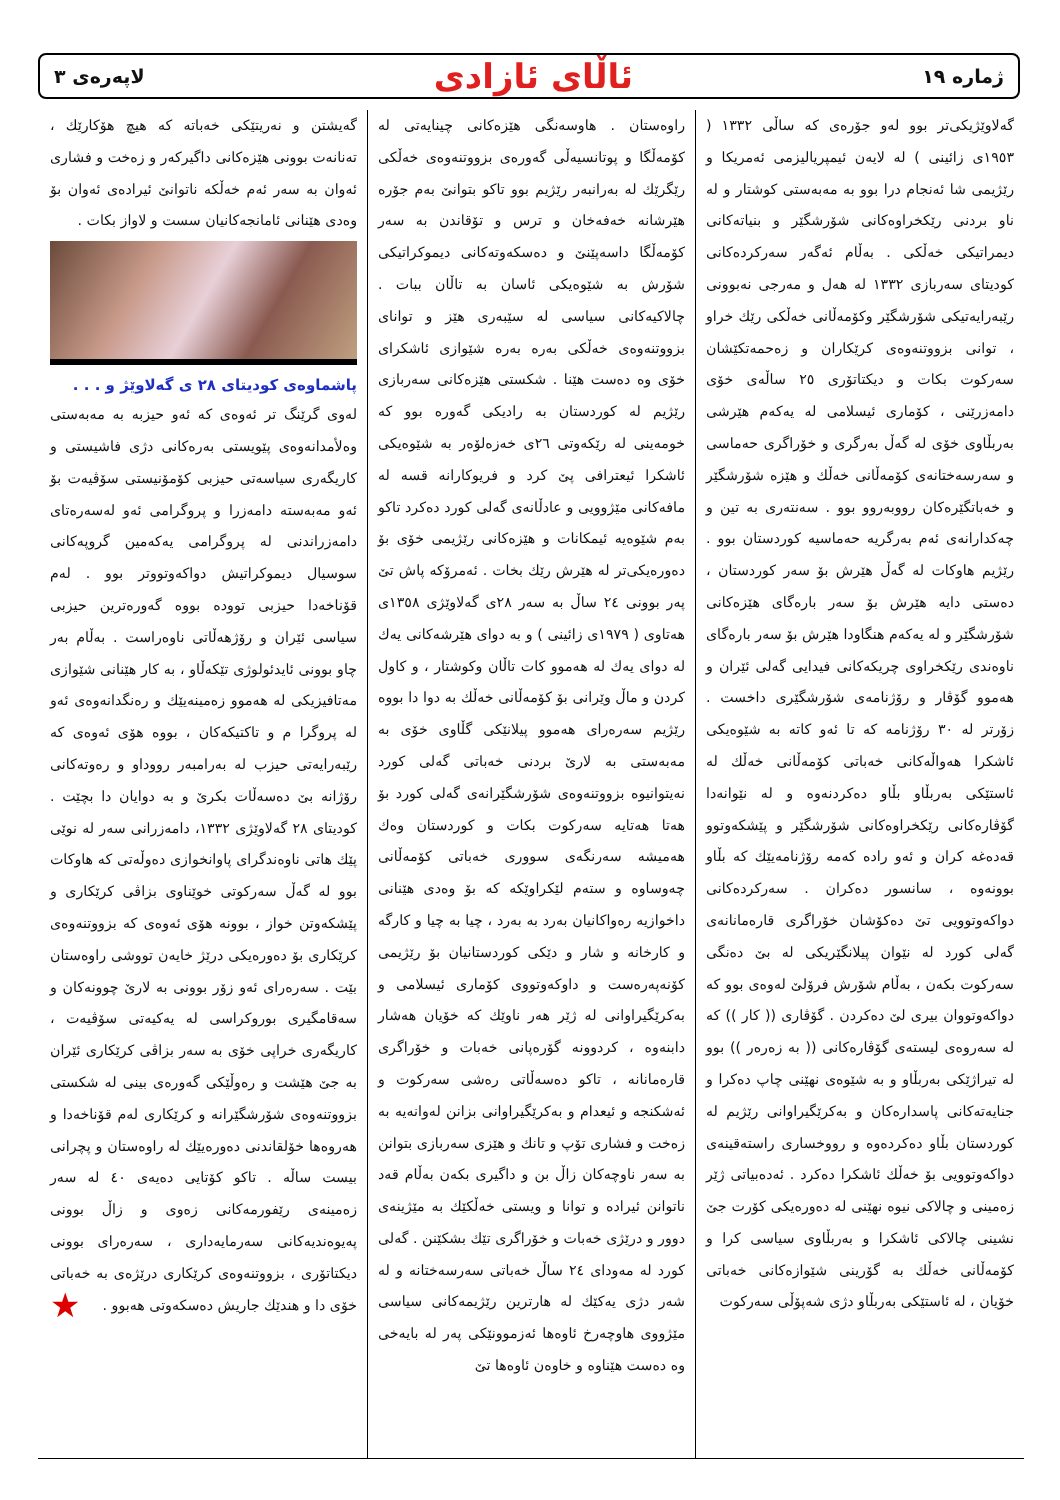ژماره ١٩ ئاڵای ئازادی لاپەرەی ٣
گەلاوێژیکی‌تر بوو لەو جۆرەی کە ساڵی ١٣٣٢ ( ١٩٥٣ی زائینی ) لە لایەن ئیمپریالیزمی ئەمریکا و رێژیمی شا ئەنجام درا بوو بە مەبەستی کوشتار و لە ناو بردنی رێکخراوەکانی شۆرشگێر و بنیاتەکانی دیمراتیکی خەڵکی . بەڵام ئەگەر سەرکردەکانی کودیتای سەربازی ١٣٣٢ لە هەل و مەرجی نەبوونی رێبەرایەتیکی شۆرشگێر وکۆمەڵانی خەڵکی رێك خراو ، توانی بزووتنەوەی کرێکاران و زەحمەتکێشان سەرکوت بکات و دیکتاتۆری ٢٥ ساڵەی خۆی دامەزرێنی ، کۆماری ئیسلامی لە یەکەم هێرشی بەربڵاوی خۆی لە گەڵ بەرگری و خۆراگری حەماسی و سەرسەختانەی کۆمەڵانی خەڵك و هێزە شۆرشگێر و خەباتگێرەکان رووبەروو بوو . سەنتەری بە تین و چەکدارانەی ئەم بەرگریە حەماسیە کوردستان بوو . رێژیم هاوکات لە گەڵ هێرش بۆ سەر کوردستان ، دەستی دایە هێرش بۆ سەر بارەگای هێزەکانی شۆرشگێر و لە یەکەم هنگاودا هێرش بۆ سەر بارەگای ناوەندی رێکخراوی چریکەکانی فیدایی گەلی ئێران و هەموو گۆڤار و رۆژنامەی شۆرشگێری داخست . زۆرتر لە ٣٠ رۆژنامە کە تا ئەو کاتە بە شێوەیکی ئاشکرا هەواڵەکانی خەباتی کۆمەڵانی خەڵك لە ئاستێکی بەربڵاو بڵاو دەکردنەوە و لە نێوانەدا گۆڤارەکانی رێکخراوەکانی شۆرشگێر و پێشکەوتوو قەدەغە کران و ئەو رادە کەمە رۆژنامەیێك کە بڵاو بوونەوە ، سانسور دەکران . سەرکردەکانی دواکەوتوویی تێ دەکۆشان خۆراگری قارەمانانەی گەلی کورد لە نێوان پیلانگێریکی لە بێ دەنگی سەرکوت بکەن ، بەڵام شۆرش فرۆلێ لەوەی بوو کە دواکەوتووان بیری لێ دەکردن . گۆڤاری (( کار )) کە لە سەروەی لیستەی گۆڤارەکانی (( بە زەرەر )) بوو لە تیراژێکی بەربڵاو و بە شێوەی نهێنی چاپ دەکرا و جنایەتەکانی پاسدارەکان و بەکرێگیراوانی رێژیم لە کوردستان بڵاو دەکردەوە و رووخساری راستەقینەی دواکەوتوویی بۆ خەڵك ئاشکرا دەکرد . ئەدەبیاتی ژێر زەمینی و چالاکی نیوە نهێنی لە دەورەیکی کۆرت جێ نشینی چالاکی ئاشکرا و بەربڵاوی سیاسی کرا و کۆمەڵانی خەڵك بە گۆرینی شێوازەکانی خەباتی خۆیان ، لە ئاستێکی بەربڵاو دژی شەپۆڵی سەرکوت
راوەستان . هاوسەنگی هێزەکانی چینایەتی لە کۆمەڵگا و پوتانسیەڵی گەورەی بزووتنەوەی خەڵکی رێگرێك لە بەرانبەر رێژیم بوو تاکو بتوانێ بەم جۆرە هێرشانە خەفەخان و ترس و تۆقاندن بە سەر کۆمەڵگا داسەپێنێ و دەسکەوتەکانی دیموکراتیکی شۆرش بە شێوەیکی ئاسان بە تاڵان ببات . چالاکیەکانی سیاسی لە سێبەری هێز و توانای بزووتنەوەی خەڵکی بەرە بەرە شێوازی ئاشکرای خۆی وە دەست هێنا . شکستی هێزەکانی سەربازی رێژیم لە کوردستان بە رادیکی گەورە بوو کە خومەینی لە رێکەوتی ٢٦ی خەزەلۆەر بە شێوەیکی ئاشکرا ئیعترافی پێ کرد و فریوکارانە قسە لە مافەکانی مێژوویی و عادڵانەی گەلی کورد دەکرد تاکو بەم شێوەیە ئیمکانات و هێزەکانی رێژیمی خۆی بۆ دەورەیکی‌تر لە هێرش رێك بخات . ئەمرۆکە پاش تێ پەر بوونی ٢٤ ساڵ بە سەر ٢٨ی گەلاوێژی ١٣٥٨ی هەتاوی ( ١٩٧٩ی زائینی ) و بە دوای هێرشەکانی یەك لە دوای یەك لە هەموو کات تاڵان وکوشتار ، و کاول کردن و ماڵ وێرانی بۆ کۆمەڵانی خەڵك بە دوا دا بووە رێژیم سەرەرای هەموو پیلانێکی گڵاوی خۆی بە مەبەستی بە لارێ بردنی خەباتی گەلی کورد نەیتوانیوە بزووتنەوەی شۆرشگێرانەی گەلی کورد بۆ هەتا هەتایە سەرکوت بکات و کوردستان وەك هەمیشە سەرنگەی سووری خەباتی کۆمەڵانی چەوساوە و ستەم لێکراوێکە کە بۆ وەدی هێنانی داخوازیە رەواکانیان بەرد بە بەرد ، چیا بە چیا و کارگە و کارخانە و شار و دێکی کوردستانیان بۆ رێژیمی کۆنەپەرەست و داوکەوتووی کۆماری ئیسلامی و بەکرێگیراوانی لە ژێر هەر ناوێك کە خۆیان هەشار دابنەوە ، کردوونە گۆرەپانی خەبات و خۆراگری قارەمانانە ، تاکو دەسەڵاتی رەشی سەرکوت و ئەشکنجە و ئیعدام و بەکرێگیراوانی بزانن لەوانەیە بە زەخت و فشاری تۆپ و تانك و هێزی سەربازی بتوانن بە سەر ناوچەکان زاڵ بن و داگیری بکەن بەڵام قەد ناتوانن ئیرادە و توانا و ویستی خەڵکێك بە مێژینەی دوور و درێژی خەبات و خۆراگری تێك بشکێنن . گەلی کورد لە مەودای ٢٤ ساڵ خەباتی سەرسەختانە و لە شەر دژی یەکێك لە هارترین رێژیمەکانی سیاسی مێژووی هاوچەرخ ئاوەها ئەزموونێکی پەر لە بایەخی وە دەست هێناوە و خاوەن ئاوەها تێ
گەیشتن و نەریتێکی خەباتە کە هیچ هۆکارێك ، تەنانەت بوونی هێزەکانی داگیرکەر و زەخت و فشاری ئەوان بە سەر ئەم خەڵکە ناتوانێ ئیرادەی ئەوان بۆ وەدی هێنانی ئامانجەکانیان سست و لاواز بکات .
پاشماوەی کودیتای ٢٨ ی گەلاوێژ و . . .
لەوی گرێنگ تر ئەوەی کە ئەو حیزبە بە مەبەستی وەلأمدانەوەی پێویستی بەرەکانی دژی فاشیستی و کاریگەری سیاسەتی حیزبی کۆمۆنیستی سۆڤیەت بۆ ئەو مەبەستە دامەزرا و پروگرامی ئەو لەسەرەتای دامەزراندنی لە پروگرامی یەکەمین گروپەکانی سوسیال دیموکراتیش دواکەوتووتر بوو . لەم قۆناخەدا حیزبی توودە بووە گەورەترین حیزبی سیاسی ئێران و رۆژهەڵاتی ناوەراست . بەڵام بەر چاو بوونی ئایدئولوژی تێکەڵاو ، بە کار هێنانی شێوازی مەتافیزیکی لە هەموو زەمینەیێك و رەنگدانەوەی ئەو لە پروگرا م و تاکتیکەکان ، بووە هۆی ئەوەی کە رێبەرایەتی حیزب لە بەرامبەر رووداو و رەوتەکانی رۆژانە بێ دەسەڵات بکرێ و بە دوایان دا بچێت . کودیتای ٢٨ گەلاوێژی ١٣٣٢، دامەزرانی سەر لە نوێی پێك هاتی ناوەندگرای پاوانخوازی دەوڵەتی کە هاوکات بوو لە گەڵ سەرکوتی خوێناوی بزاڤی کرێکاری و پێشکەوتن خواز ، بوونە هۆی ئەوەی کە بزووتنەوەی کرێکاری بۆ دەورەیکی درێژ خایەن تووشی راوەستان بێت . سەرەرای ئەو زۆر بوونی بە لارێ چوونەکان و سەقامگیری بوروکراسی لە یەکیەتی سۆڤیەت ، کاریگەری خراپی خۆی بە سەر بزاڤی کرێکاری ئێران بە جێ هێشت و رەوڵێکی گەورەی بینی لە شکستی بزووتنەوەی شۆرشگێرانە و کرێکاری لەم قۆناخەدا و هەروەها خۆلقاندنی دەورەیێك لە راوەستان و پچرانی بیست ساڵە . تاکو کۆتایی دەیەی ٤٠ لە سەر زەمینەی رێفورمەکانی زەوی و زاڵ بوونی پەیوەندیەکانی سەرمایەداری ، سەرەرای بوونی دیکتاتۆری ، بزووتنەوەی کرێکاری درێژەی بە خەباتی خۆی دا و هندێك جاریش دەسکەوتی هەبوو . ★